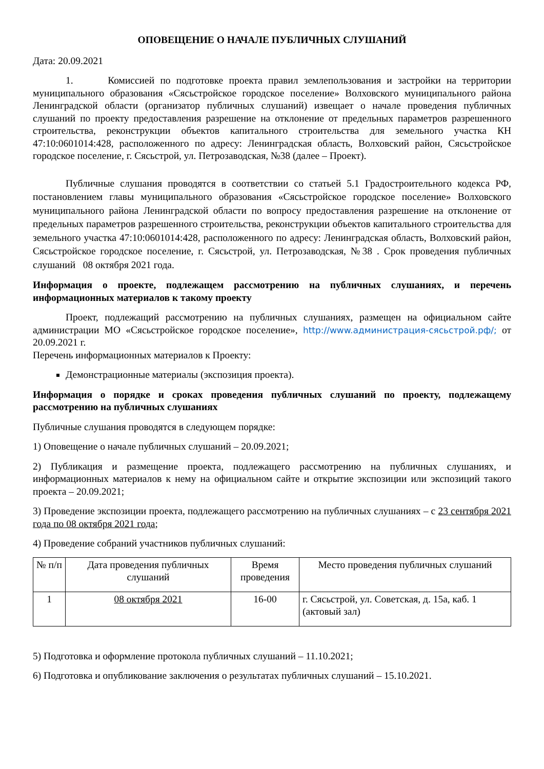ОПОВЕЩЕНИЕ О НАЧАЛЕ ПУБЛИЧНЫХ СЛУШАНИЙ
Дата: 20.09.2021
1. Комиссией по подготовке проекта правил землепользования и застройки на территории муниципального образования «Сясьстройское городское поселение» Волховского муниципального района Ленинградской области (организатор публичных слушаний) извещает о начале проведения публичных слушаний по проекту предоставления разрешение на отклонение от предельных параметров разрешенного строительства, реконструкции объектов капитального строительства для земельного участка КН 47:10:0601014:428, расположенного по адресу: Ленинградская область, Волховский район, Сясьстройское городское поселение, г. Сясьстрой, ул. Петрозаводская, №38 (далее – Проект).
Публичные слушания проводятся в соответствии со статьей 5.1 Градостроительного кодекса РФ, постановлением главы муниципального образования «Сясьстройское городское поселение» Волховского муниципального района Ленинградской области по вопросу предоставления разрешение на отклонение от предельных параметров разрешенного строительства, реконструкции объектов капитального строительства для земельного участка 47:10:0601014:428, расположенного по адресу: Ленинградская область, Волховский район, Сясьстройское городское поселение, г. Сясьстрой, ул. Петрозаводская, №38 . Срок проведения публичных слушаний 08 октября 2021 года.
Информация о проекте, подлежащем рассмотрению на публичных слушаниях, и перечень информационных материалов к такому проекту
Проект, подлежащий рассмотрению на публичных слушаниях, размещен на официальном сайте администрации МО «Сясьстройское городское поселение», http://www.администрация-сясьстрой.рф/; от 20.09.2021 г.
Перечень информационных материалов к Проекту:
Демонстрационные материалы (экспозиция проекта).
Информация о порядке и сроках проведения публичных слушаний по проекту, подлежащему рассмотрению на публичных слушаниях
Публичные слушания проводятся в следующем порядке:
1) Оповещение о начале публичных слушаний – 20.09.2021;
2) Публикация и размещение проекта, подлежащего рассмотрению на публичных слушаниях, и информационных материалов к нему на официальном сайте и открытие экспозиции или экспозиций такого проекта – 20.09.2021;
3) Проведение экспозиции проекта, подлежащего рассмотрению на публичных слушаниях – с 23 сентября 2021 года по 08 октября 2021 года;
4) Проведение собраний участников публичных слушаний:
| № п/п | Дата проведения публичных слушаний | Время проведения | Место проведения публичных слушаний |
| 1 | 08 октября 2021 | 16-00 | г. Сясьстрой, ул. Советская, д. 15а, каб. 1 (актовый зал) |
5) Подготовка и оформление протокола публичных слушаний – 11.10.2021;
6) Подготовка и опубликование заключения о результатах публичных слушаний – 15.10.2021.